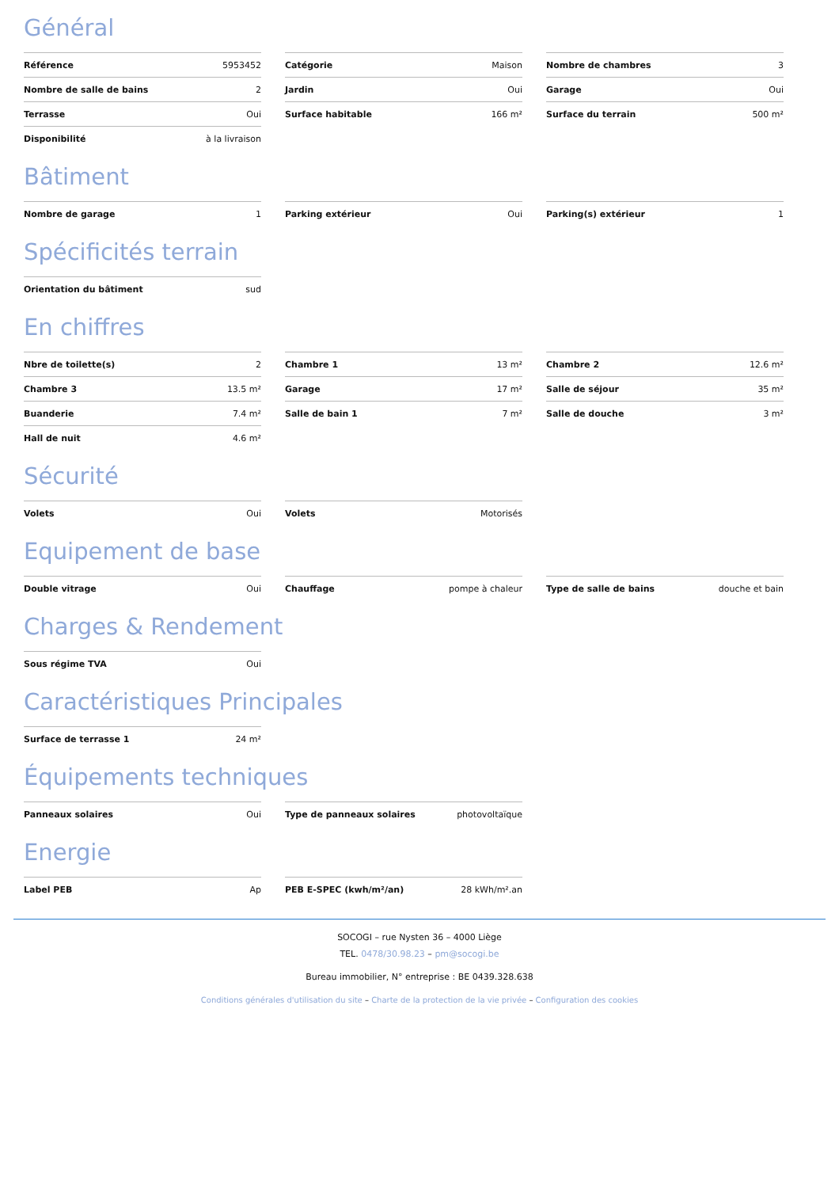Général
Référence 5953452
Catégorie Maison
Nombre de chambres 3
Nombre de salle de bains 2
Jardin Oui
Garage Oui
Terrasse Oui
Surface habitable 166 m²
Surface du terrain 500 m²
Disponibilité à la livraison
Bâtiment
Nombre de garage 1
Parking extérieur Oui
Parking(s) extérieur 1
Spécificités terrain
Orientation du bâtiment sud
En chiffres
Nbre de toilette(s) 2
Chambre 1 13 m²
Chambre 2 12.6 m²
Chambre 3 13.5 m²
Garage 17 m²
Salle de séjour 35 m²
Buanderie 7.4 m²
Salle de bain 1 7 m²
Salle de douche 3 m²
Hall de nuit 4.6 m²
Sécurité
Volets Oui
Volets Motorisés
Equipement de base
Double vitrage Oui
Chauffage pompe à chaleur
Type de salle de bains douche et bain
Charges & Rendement
Sous régime TVA Oui
Caractéristiques Principales
Surface de terrasse 1 24 m²
Équipements techniques
Panneaux solaires Oui
Type de panneaux solaires photovoltaïque
Energie
Label PEB Ap
PEB E-SPEC (kwh/m²/an) 28 kWh/m².an
SOCOGI – rue Nysten 36 – 4000 Liège
TEL. 0478/30.98.23 – pm@socogi.be
Bureau immobilier, N° entreprise : BE 0439.328.638
Conditions générales d'utilisation du site – Charte de la protection de la vie privée – Configuration des cookies